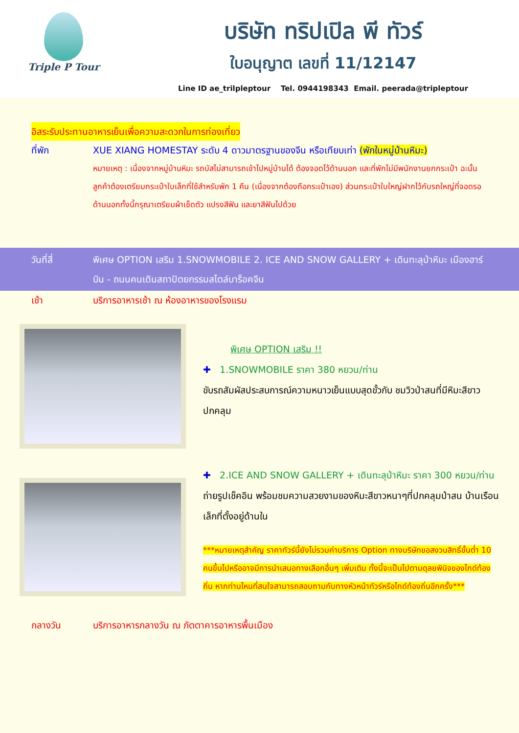Triple P Tour
บริษัท ทริปเปิล พี ทัวร์
ใบอนุญาต เลขที่ 11/12147
Line ID ae_trilpleptour Tel. 0944198343 Email. peerada@tripleptour
อิสระรับประทานอาหารเย็นเพื่อความสะดวกในการท่องเที่ยว
ที่พัก XUE XIANG HOMESTAY ระดับ 4 ดาวมาตรฐานของจีน หรือเทียบเท่า (พักในหมู่บ้านหิมะ)
หมายเหตุ : เนื่องจากหมู่บ้านหิมะ รถบัสไม่สามารถเข้าไปหมู่บ้านได้ ต้องจอดไว้ด้านนอก และที่พักไม่มีพนักงานยกกระเป๋า ฉะนั้นลูกค้าต้องเตรียมกระเป๋าใบเล็กที่ใช้สำหรับพัก 1 คืน (เนื่องจากต้องถือกระเป๋าเอง) ส่วนกระเป๋าใบใหญ่ฝากไว้กับรถใหญ่ที่จอดรอด้านนอกทั้งนี้กรุณาเตรียมผ้าเช็ดตัว แปรงสีฟัน และยาสีฟันไปด้วย
วันที่สี่ พิเศษ OPTION เสริม 1.SNOWMOBILE 2. ICE AND SNOW GALLERY + เดินทะลุป่าหิมะ เมืองฮาร์บิน - ถนนคนเดินสถาปัตยกรรมสไตล์บาร็อคจีน
เช้า บริการอาหารเช้า ณ ห้องอาหารของโรงแรม
พิเศษ OPTION เสริม !!
✚ 1.SNOWMOBILE ราคา 380 หยวน/ท่าน
ขับรถสัมผัสประสบการณ์ความหนาวเย็นแบบสุดขั้วกับ ชมวิวป่าสนที่มีหิมะสีขาวปกคลุม
✚ 2.ICE AND SNOW GALLERY + เดินทะลุป่าหิมะ ราคา 300 หยวน/ท่าน
ถ่ายรูปเช็คอิน พร้อมชมความสวยงามของหิมะสีขาวหนาๆที่ปกคลุมป่าสน บ้านเรือนเล็กที่ตั้งอยู่ด้านใน
***หมายเหตุสำคัญ ราคาทัวร์นี้ยังไม่รวมค่าบริการ Option ทางบริษัทขอสงวนสิทธิ์ขั้นต่ำ 10 คนขึ้นไปหรืออาจมีการนำเสนอทางเลือกอื่นๆ เพิ่มเติม ทั้งนี้จะเป็นไปตามดุลยพินิจของไกด์ท้องถิ่น หากท่านไหนที่สนใจสามารถสอบถามกับทางหัวหน้าทัวร์หรือไกด์ท้องถิ่นอีกครั้ง***
กลางวัน บริการอาหารกลางวัน ณ ภัตตาคารอาหารพื้นเมือง